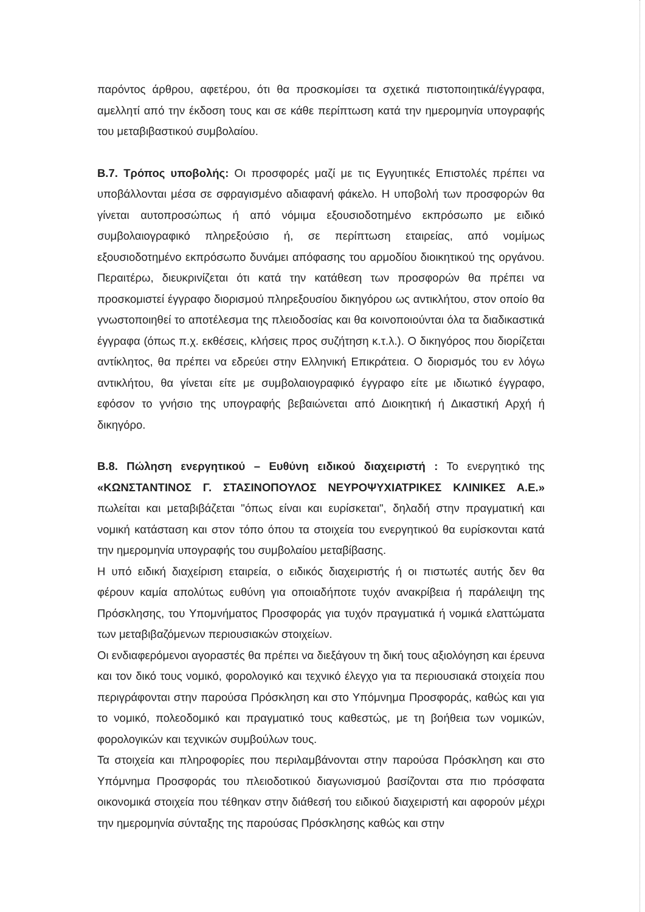παρόντος άρθρου, αφετέρου, ότι θα προσκομίσει τα σχετικά πιστοποιητικά/έγγραφα, αμελλητί από την έκδοση τους και σε κάθε περίπτωση κατά την ημερομηνία υπογραφής του μεταβιβαστικού συμβολαίου.
Β.7. Τρόπος υποβολής: Οι προσφορές μαζί με τις Εγγυητικές Επιστολές πρέπει να υποβάλλονται μέσα σε σφραγισμένο αδιαφανή φάκελο. Η υποβολή των προσφορών θα γίνεται αυτοπροσώπως ή από νόμιμα εξουσιοδοτημένο εκπρόσωπο με ειδικό συμβολαιογραφικό πληρεξούσιο ή, σε περίπτωση εταιρείας, από νομίμως εξουσιοδοτημένο εκπρόσωπο δυνάμει απόφασης του αρμοδίου διοικητικού της οργάνου. Περαιτέρω, διευκρινίζεται ότι κατά την κατάθεση των προσφορών θα πρέπει να προσκομιστεί έγγραφο διορισμού πληρεξουσίου δικηγόρου ως αντικλήτου, στον οποίο θα γνωστοποιηθεί το αποτέλεσμα της πλειοδοσίας και θα κοινοποιούνται όλα τα διαδικαστικά έγγραφα (όπως π.χ. εκθέσεις, κλήσεις προς συζήτηση κ.τ.λ.). Ο δικηγόρος που διορίζεται αντίκλητος, θα πρέπει να εδρεύει στην Ελληνική Επικράτεια. Ο διορισμός του εν λόγω αντικλήτου, θα γίνεται είτε με συμβολαιογραφικό έγγραφο είτε με ιδιωτικό έγγραφο, εφόσον το γνήσιο της υπογραφής βεβαιώνεται από Διοικητική ή Δικαστική Αρχή ή δικηγόρο.
Β.8. Πώληση ενεργητικού – Ευθύνη ειδικού διαχειριστή : Το ενεργητικό της «ΚΩΝΣΤΑΝΤΙΝΟΣ Γ. ΣΤΑΣΙΝΟΠΟΥΛΟΣ ΝΕΥΡΟΨΥΧΙΑΤΡΙΚΕΣ ΚΛΙΝΙΚΕΣ Α.Ε.» πωλείται και μεταβιβάζεται "όπως είναι και ευρίσκεται", δηλαδή στην πραγματική και νομική κατάσταση και στον τόπο όπου τα στοιχεία του ενεργητικού θα ευρίσκονται κατά την ημερομηνία υπογραφής του συμβολαίου μεταβίβασης.
Η υπό ειδική διαχείριση εταιρεία, ο ειδικός διαχειριστής ή οι πιστωτές αυτής δεν θα φέρουν καμία απολύτως ευθύνη για οποιαδήποτε τυχόν ανακρίβεια ή παράλειψη της Πρόσκλησης, του Υπομνήματος Προσφοράς για τυχόν πραγματικά ή νομικά ελαττώματα των μεταβιβαζόμενων περιουσιακών στοιχείων.
Οι ενδιαφερόμενοι αγοραστές θα πρέπει να διεξάγουν τη δική τους αξιολόγηση και έρευνα και τον δικό τους νομικό, φορολογικό και τεχνικό έλεγχο για τα περιουσιακά στοιχεία που περιγράφονται στην παρούσα Πρόσκληση και στο Υπόμνημα Προσφοράς, καθώς και για το νομικό, πολεοδομικό και πραγματικό τους καθεστώς, με τη βοήθεια των νομικών, φορολογικών και τεχνικών συμβούλων τους.
Τα στοιχεία και πληροφορίες που περιλαμβάνονται στην παρούσα Πρόσκληση και στο Υπόμνημα Προσφοράς του πλειοδοτικού διαγωνισμού βασίζονται στα πιο πρόσφατα οικονομικά στοιχεία που τέθηκαν στην διάθεσή του ειδικού διαχειριστή και αφορούν μέχρι την ημερομηνία σύνταξης της παρούσας Πρόσκλησης καθώς και στην